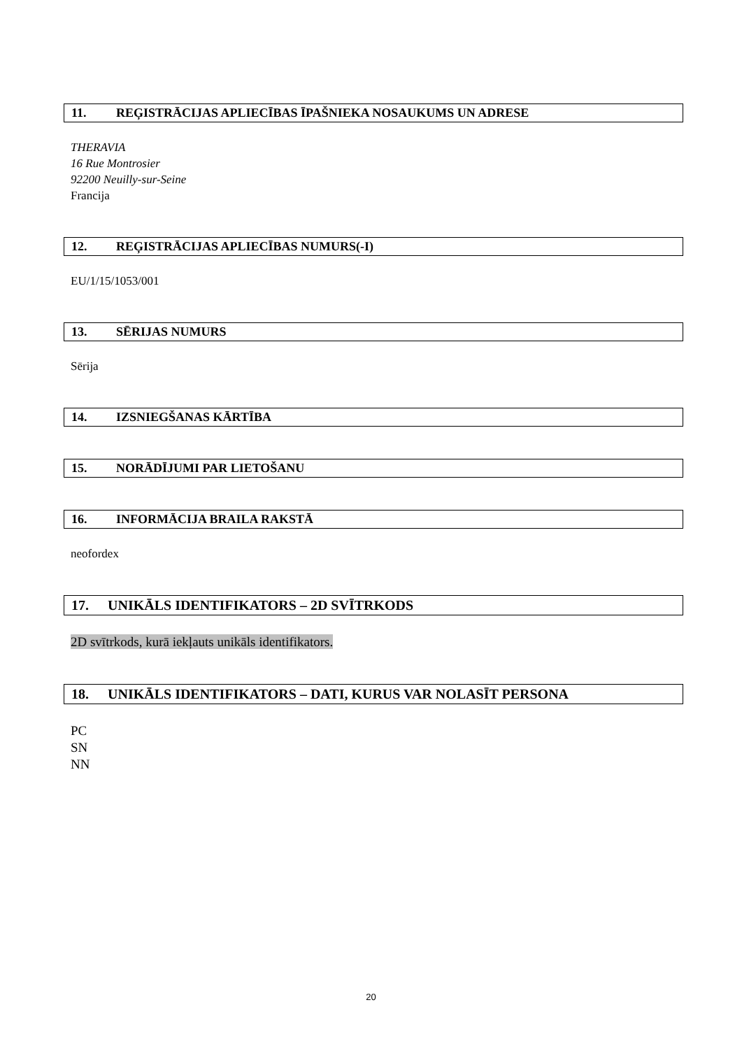11. REĢISTRĀCIJAS APLIECĪBAS ĪPAŠNIEKA NOSAUKUMS UN ADRESE
THERAVIA
16 Rue Montrosier
92200 Neuilly-sur-Seine
Francija
12. REĢISTRĀCIJAS APLIECĪBAS NUMURS(-I)
EU/1/15/1053/001
13. SĒRIJAS NUMURS
Sērija
14. IZSNIEGŠANAS KĀRTĪBA
15. NORĀDĪJUMI PAR LIETOŠANU
16. INFORMĀCIJA BRAILA RAKSTĀ
neofordex
17. UNIKĀLS IDENTIFIKATORS – 2D SVĪTRKODS
2D svītrkods, kurā iekļauts unikāls identifikators.
18. UNIKĀLS IDENTIFIKATORS – DATI, KURUS VAR NOLASĪT PERSONA
PC
SN
NN
20